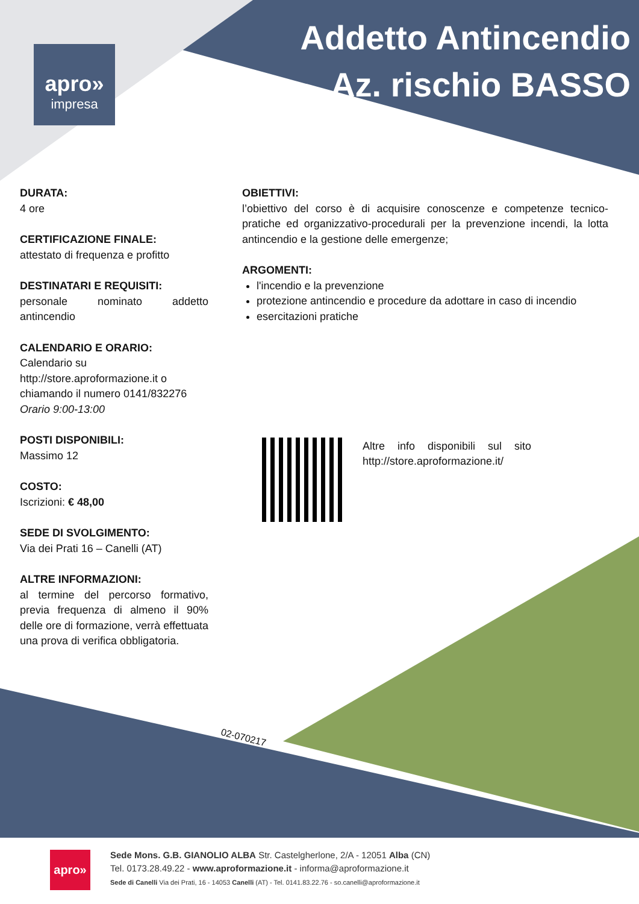apro»
impresa
Addetto Antincendio
Az. rischio BASSO
DURATA:
4 ore
CERTIFICAZIONE FINALE:
attestato di frequenza e profitto
DESTINATARI E REQUISITI:
personale nominato addetto antincendio
CALENDARIO E ORARIO:
Calendario su http://store.aproformazione.it o chiamando il numero 0141/832276
Orario 9:00-13:00
POSTI DISPONIBILI:
Massimo 12
COSTO:
Iscrizioni: € 48,00
SEDE DI SVOLGIMENTO:
Via dei Prati 16 – Canelli (AT)
ALTRE INFORMAZIONI:
al termine del percorso formativo, previa frequenza di almeno il 90% delle ore di formazione, verrà effettuata una prova di verifica obbligatoria.
OBIETTIVI:
l’obiettivo del corso è di acquisire conoscenze e competenze tecnico-pratiche ed organizzativo-procedurali per la prevenzione incendi, la lotta antincendio e la gestione delle emergenze;
ARGOMENTI:
l'incendio e la prevenzione
protezione antincendio e procedure da adottare in caso di incendio
esercitazioni pratiche
Altre info disponibili sul sito http://store.aproformazione.it/
02-070217
apro»
Sede Mons. G.B. GIANOLIO ALBA Str. Castelgherlone, 2/A - 12051 Alba (CN)
Tel. 0173.28.49.22 - www.aproformazione.it - informa@aproformazione.it
Sede di Canelli Via dei Prati, 16 - 14053 Canelli (AT) - Tel. 0141.83.22.76 - so.canelli@aproformazione.it